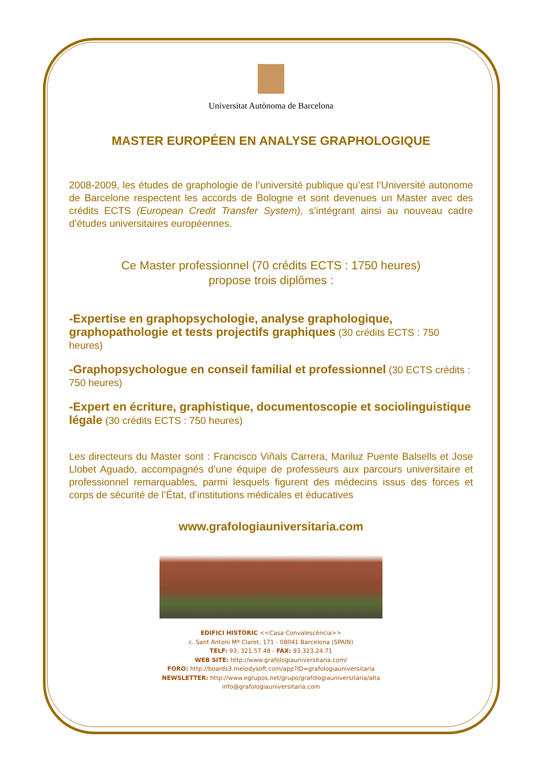Universitat Autònoma de Barcelona
MASTER EUROPÉEN EN ANALYSE GRAPHOLOGIQUE
2008-2009, les études de graphologie de l’université publique qu’est l’Université autonome de Barcelone respectent les accords de Bologne et sont devenues un Master avec des crédits ECTS (European Credit Transfer System), s’intégrant ainsi au nouveau cadre d’études universitaires européennes.
Ce Master professionnel (70 crédits ECTS : 1750 heures)
propose trois diplômes :
-Expertise en graphopsychologie, analyse graphologique, graphopathologie et tests projectifs graphiques (30 crédits ECTS : 750 heures)
-Graphopsychologue en conseil familial et professionnel (30 ECTS crédits : 750 heures)
-Expert en écriture, graphistique, documentoscopie et sociolinguistique légale (30 crédits ECTS : 750 heures)
Les directeurs du Master sont : Francisco Viñals Carrera, Mariluz Puente Balsells et Jose Llobet Aguado, accompagnés d’une équipe de professeurs aux parcours universitaire et professionnel remarquables, parmi lesquels figurent des médecins issus des forces et corps de sécurité de l’État, d’institutions médicales et éducatives
www.grafologiauniversitaria.com
EDIFICI HISTÒRIC <<Casa Convalescència>>
c. Sant Antoni Mª Claret, 171 - 08041 Barcelona (SPAIN)
TELF: 93. 321.57.48 - FAX: 93.323.24.71
WEB SITE: http://www.grafologiauniversitaria.com/
FORO: http://boards3.melodysoft.com/app?ID=grafologiauniversitaria
NEWSLETTER: http://www.egrupos.net/grupo/grafologiauniversitaria/alta
info@grafologiauniversitaria.com